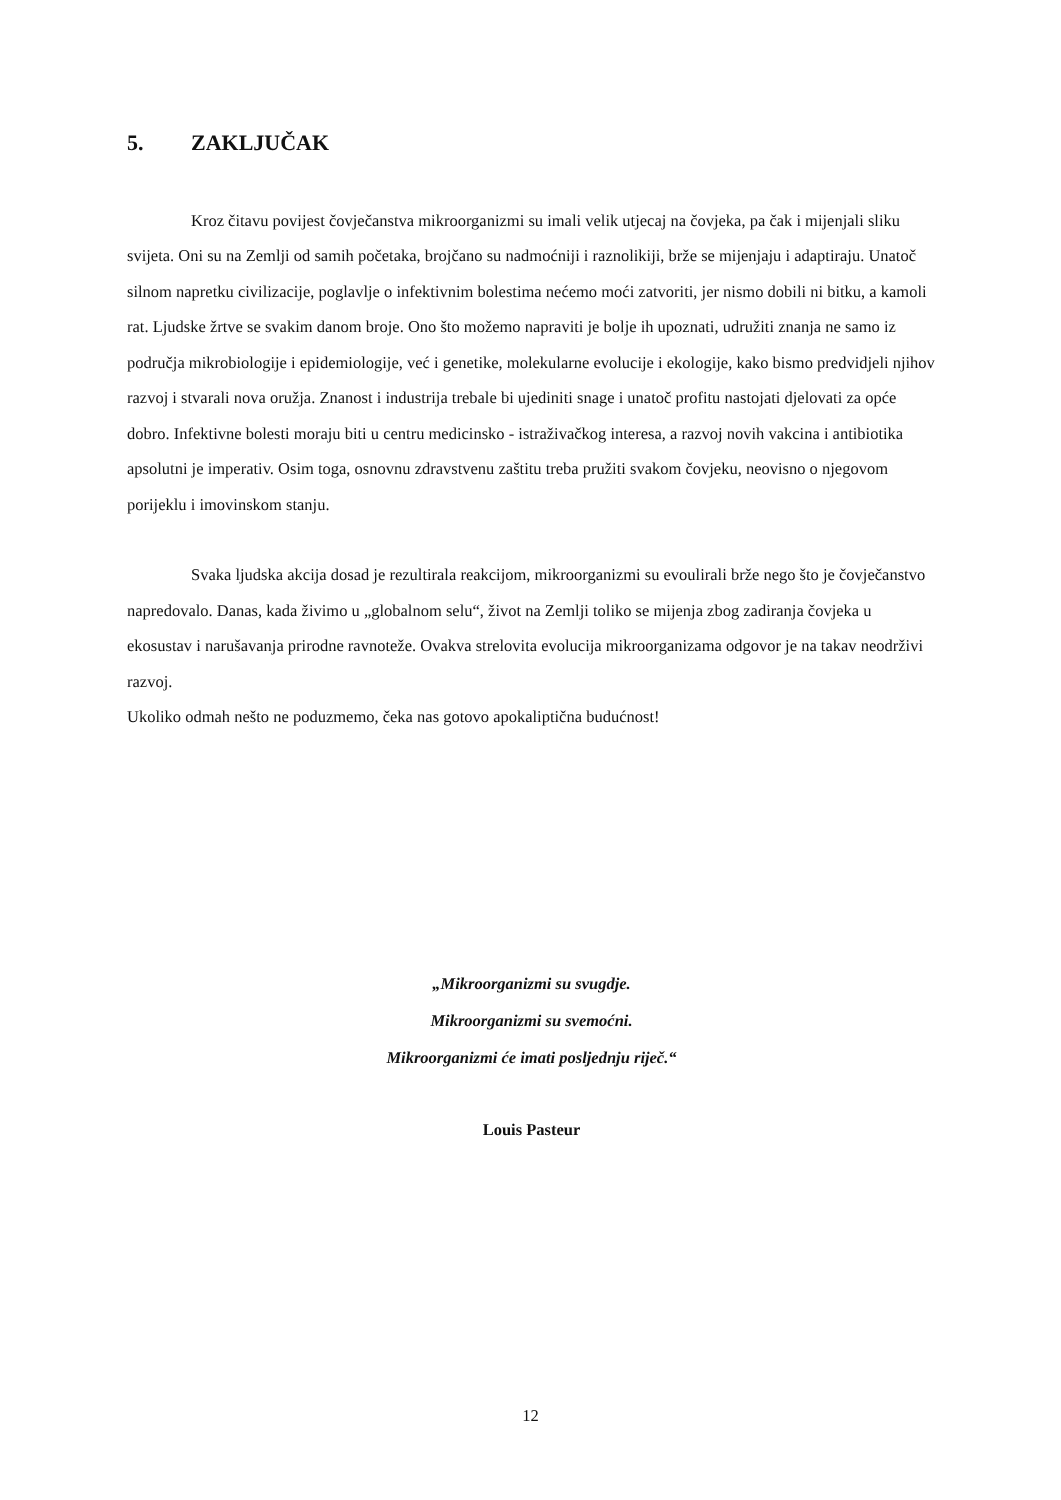5. ZAKLJUČAK
Kroz čitavu povijest čovječanstva mikroorganizmi su imali velik utjecaj na čovjeka, pa čak i mijenjali sliku svijeta. Oni su na Zemlji od samih početaka, brojčano su nadmoćniji i raznolikiji, brže se mijenjaju i adaptiraju. Unatoč silnom napretku civilizacije, poglavlje o infektivnim bolestima nećemo moći zatvoriti, jer nismo dobili ni bitku, a kamoli rat. Ljudske žrtve se svakim danom broje. Ono što možemo napraviti je bolje ih upoznati, udružiti znanja ne samo iz područja mikrobiologije i epidemiologije, već i genetike, molekularne evolucije i ekologije, kako bismo predvidjeli njihov razvoj i stvarali nova oružja. Znanost i industrija trebale bi ujediniti snage i unatoč profitu nastojati djelovati za opće dobro. Infektivne bolesti moraju biti u centru medicinsko - istraživačkog interesa, a razvoj novih vakcina i antibiotika apsolutni je imperativ. Osim toga, osnovnu zdravstvenu zaštitu treba pružiti svakom čovjeku, neovisno o njegovom porijeklu i imovinskom stanju.
Svaka ljudska akcija dosad je rezultirala reakcijom, mikroorganizmi su evoulirali brže nego što je čovječanstvo napredovalo. Danas, kada živimo u „globalnom selu“, život na Zemlji toliko se mijenja zbog zadiranja čovjeka u ekosustav i narušavanja prirodne ravnoteže. Ovakva strelovita evolucija mikroorganizama odgovor je na takav neodrživi razvoj.
Ukoliko odmah nešto ne poduzmemo, čeka nas gotovo apokaliptična budućnost!
„Mikroorganizmi su svugdje.
Mikroorganizmi su svemoćni.
Mikroorganizmi će imati posljednju riječ.“
Louis Pasteur
12